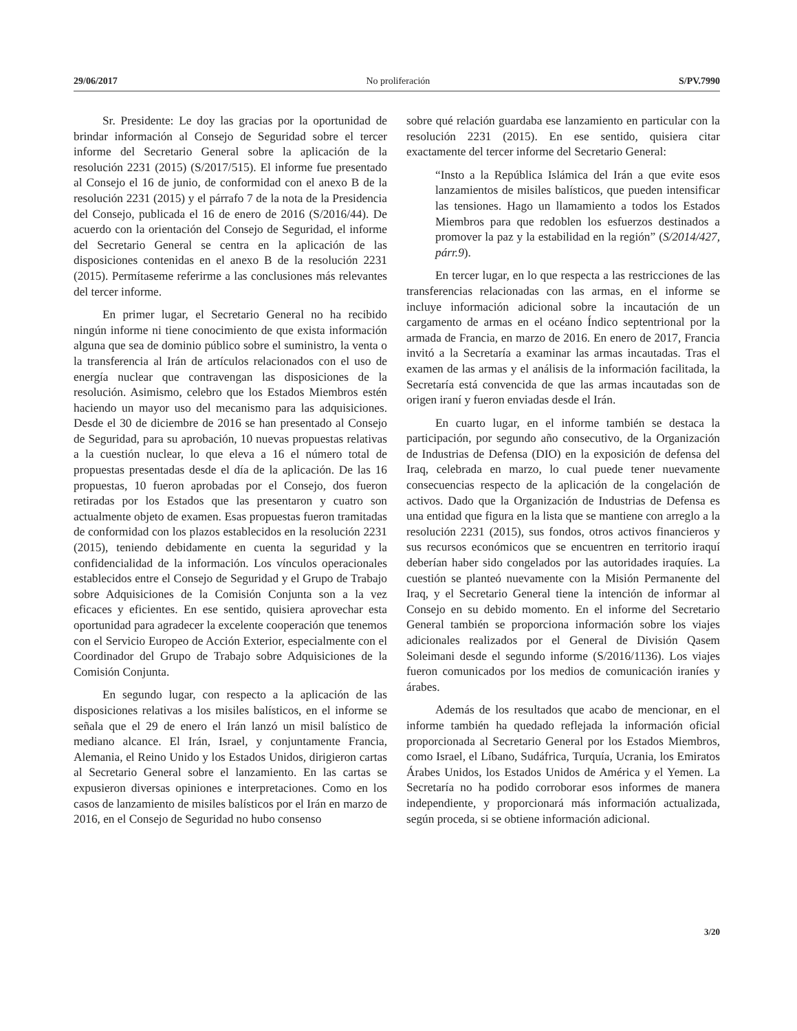29/06/2017 No proliferación S/PV.7990
Sr. Presidente: Le doy las gracias por la oportunidad de brindar información al Consejo de Seguridad sobre el tercer informe del Secretario General sobre la aplicación de la resolución 2231 (2015) (S/2017/515). El informe fue presentado al Consejo el 16 de junio, de conformidad con el anexo B de la resolución 2231 (2015) y el párrafo 7 de la nota de la Presidencia del Consejo, publicada el 16 de enero de 2016 (S/2016/44). De acuerdo con la orientación del Consejo de Seguridad, el informe del Secretario General se centra en la aplicación de las disposiciones contenidas en el anexo B de la resolución 2231 (2015). Permítaseme referirme a las conclusiones más relevantes del tercer informe.
En primer lugar, el Secretario General no ha recibido ningún informe ni tiene conocimiento de que exista información alguna que sea de dominio público sobre el suministro, la venta o la transferencia al Irán de artículos relacionados con el uso de energía nuclear que contravengan las disposiciones de la resolución. Asimismo, celebro que los Estados Miembros estén haciendo un mayor uso del mecanismo para las adquisiciones. Desde el 30 de diciembre de 2016 se han presentado al Consejo de Seguridad, para su aprobación, 10 nuevas propuestas relativas a la cuestión nuclear, lo que eleva a 16 el número total de propuestas presentadas desde el día de la aplicación. De las 16 propuestas, 10 fueron aprobadas por el Consejo, dos fueron retiradas por los Estados que las presentaron y cuatro son actualmente objeto de examen. Esas propuestas fueron tramitadas de conformidad con los plazos establecidos en la resolución 2231 (2015), teniendo debidamente en cuenta la seguridad y la confidencialidad de la información. Los vínculos operacionales establecidos entre el Consejo de Seguridad y el Grupo de Trabajo sobre Adquisiciones de la Comisión Conjunta son a la vez eficaces y eficientes. En ese sentido, quisiera aprovechar esta oportunidad para agradecer la excelente cooperación que tenemos con el Servicio Europeo de Acción Exterior, especialmente con el Coordinador del Grupo de Trabajo sobre Adquisiciones de la Comisión Conjunta.
En segundo lugar, con respecto a la aplicación de las disposiciones relativas a los misiles balísticos, en el informe se señala que el 29 de enero el Irán lanzó un misil balístico de mediano alcance. El Irán, Israel, y conjuntamente Francia, Alemania, el Reino Unido y los Estados Unidos, dirigieron cartas al Secretario General sobre el lanzamiento. En las cartas se expusieron diversas opiniones e interpretaciones. Como en los casos de lanzamiento de misiles balísticos por el Irán en marzo de 2016, en el Consejo de Seguridad no hubo consenso
sobre qué relación guardaba ese lanzamiento en particular con la resolución 2231 (2015). En ese sentido, quisiera citar exactamente del tercer informe del Secretario General:
“Insto a la República Islámica del Irán a que evite esos lanzamientos de misiles balísticos, que pueden intensificar las tensiones. Hago un llamamiento a todos los Estados Miembros para que redoblen los esfuerzos destinados a promover la paz y la estabilidad en la región” (S/2014/427, párr.9).
En tercer lugar, en lo que respecta a las restricciones de las transferencias relacionadas con las armas, en el informe se incluye información adicional sobre la incautación de un cargamento de armas en el océano Índico septentrional por la armada de Francia, en marzo de 2016. En enero de 2017, Francia invitó a la Secretaría a examinar las armas incautadas. Tras el examen de las armas y el análisis de la información facilitada, la Secretaría está convencida de que las armas incautadas son de origen iraní y fueron enviadas desde el Irán.
En cuarto lugar, en el informe también se destaca la participación, por segundo año consecutivo, de la Organización de Industrias de Defensa (DIO) en la exposición de defensa del Iraq, celebrada en marzo, lo cual puede tener nuevamente consecuencias respecto de la aplicación de la congelación de activos. Dado que la Organización de Industrias de Defensa es una entidad que figura en la lista que se mantiene con arreglo a la resolución 2231 (2015), sus fondos, otros activos financieros y sus recursos económicos que se encuentren en territorio iraquí deberían haber sido congelados por las autoridades iraquíes. La cuestión se planteó nuevamente con la Misión Permanente del Iraq, y el Secretario General tiene la intención de informar al Consejo en su debido momento. En el informe del Secretario General también se proporciona información sobre los viajes adicionales realizados por el General de División Qasem Soleimani desde el segundo informe (S/2016/1136). Los viajes fueron comunicados por los medios de comunicación iraníes y árabes.
Además de los resultados que acabo de mencionar, en el informe también ha quedado reflejada la información oficial proporcionada al Secretario General por los Estados Miembros, como Israel, el Líbano, Sudáfrica, Turquía, Ucrania, los Emiratos Árabes Unidos, los Estados Unidos de América y el Yemen. La Secretaría no ha podido corroborar esos informes de manera independiente, y proporcionará más información actualizada, según proceda, si se obtiene información adicional.
3/20